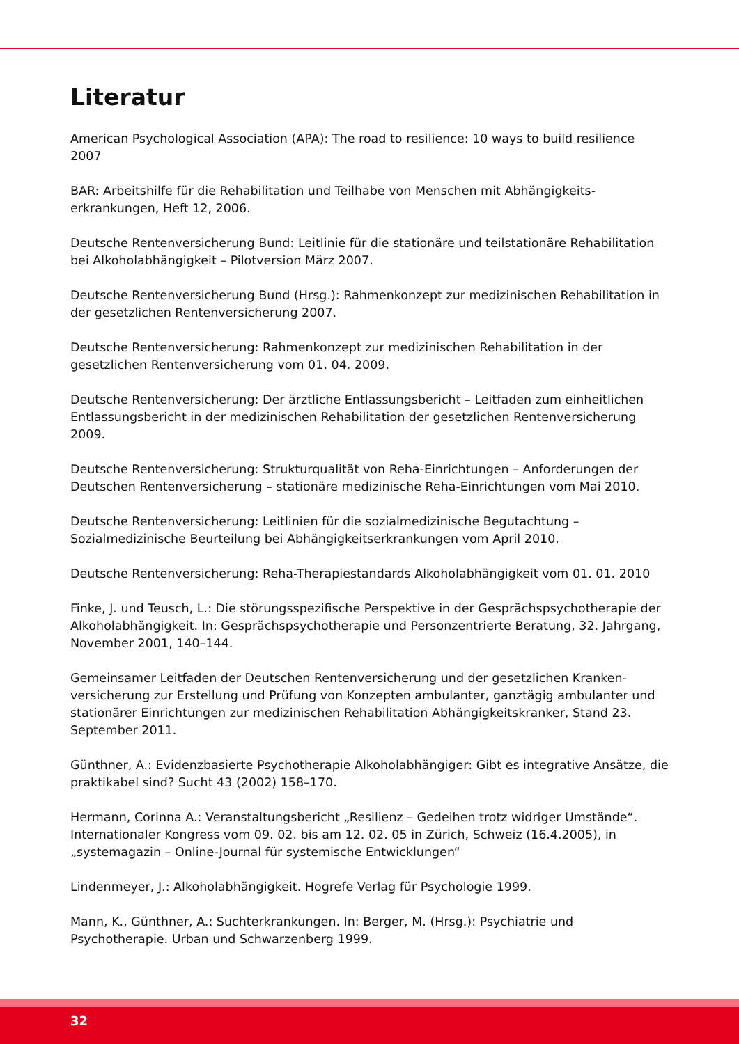Literatur
American Psychological Association (APA): The road to resilience: 10 ways to build resilience 2007
BAR: Arbeitshilfe für die Rehabilitation und Teilhabe von Menschen mit Abhängigkeits-
erkrankungen, Heft 12, 2006.
Deutsche Rentenversicherung Bund: Leitlinie für die stationäre und teilstationäre Rehabilitation bei Alkoholabhängigkeit – Pilotversion März 2007.
Deutsche Rentenversicherung Bund (Hrsg.): Rahmenkonzept zur medizinischen Rehabilitation in der gesetzlichen Rentenversicherung 2007.
Deutsche Rentenversicherung: Rahmenkonzept zur medizinischen Rehabilitation in der gesetzlichen Rentenversicherung vom 01. 04. 2009.
Deutsche Rentenversicherung: Der ärztliche Entlassungsbericht – Leitfaden zum einheitlichen Entlassungsbericht in der medizinischen Rehabilitation der gesetzlichen Rentenversicherung 2009.
Deutsche Rentenversicherung: Strukturqualität von Reha-Einrichtungen – Anforderungen der Deutschen Rentenversicherung – stationäre medizinische Reha-Einrichtungen vom Mai 2010.
Deutsche Rentenversicherung: Leitlinien für die sozialmedizinische Begutachtung – Sozialmedizinische Beurteilung bei Abhängigkeitserkrankungen vom April 2010.
Deutsche Rentenversicherung: Reha-Therapiestandards Alkoholabhängigkeit vom 01. 01. 2010
Finke, J. und Teusch, L.: Die störungsspezifische Perspektive in der Gesprächspsychotherapie der Alkoholabhängigkeit. In: Gesprächspsychotherapie und Personzentrierte Beratung, 32. Jahrgang, November 2001, 140–144.
Gemeinsamer Leitfaden der Deutschen Rentenversicherung und der gesetzlichen Kranken-
versicherung zur Erstellung und Prüfung von Konzepten ambulanter, ganztägig ambulanter und stationärer Einrichtungen zur medizinischen Rehabilitation Abhängigkeitskranker, Stand 23. September 2011.
Günthner, A.: Evidenzbasierte Psychotherapie Alkoholabhängiger: Gibt es integrative Ansätze, die praktikabel sind? Sucht 43 (2002) 158–170.
Hermann, Corinna A.: Veranstaltungsbericht „Resilienz – Gedeihen trotz widriger Umstände“. Internationaler Kongress vom 09. 02. bis am 12. 02. 05 in Zürich, Schweiz (16.4.2005), in „systemagazin – Online-Journal für systemische Entwicklungen“
Lindenmeyer, J.: Alkoholabhängigkeit. Hogrefe Verlag für Psychologie 1999.
Mann, K., Günthner, A.: Suchterkrankungen. In: Berger, M. (Hrsg.): Psychiatrie und Psychotherapie. Urban und Schwarzenberg 1999.
32